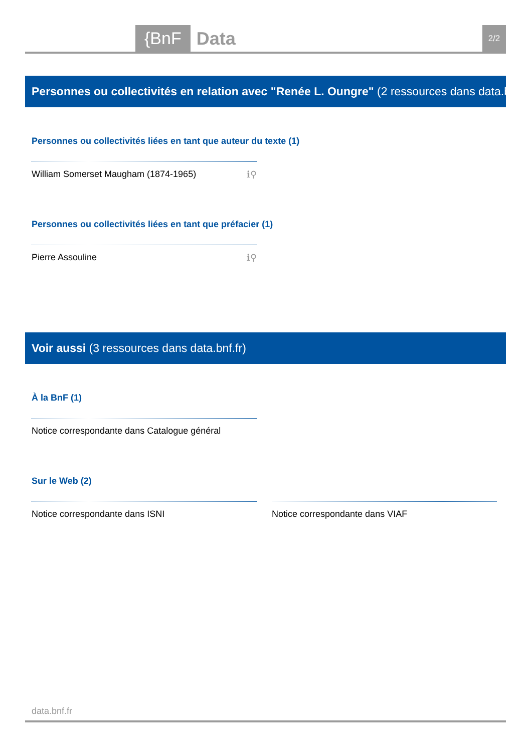{BnF Data 2/2
Personnes ou collectivités en relation avec "Renée L. Oungre" (2 ressources dans data.bnf.fr)
Personnes ou collectivités liées en tant que auteur du texte (1)
William Somerset Maugham (1874-1965) ℹ⚲
Personnes ou collectivités liées en tant que préfacier (1)
Pierre Assouline ℹ⚲
Voir aussi (3 ressources dans data.bnf.fr)
À la BnF (1)
Notice correspondante dans Catalogue général
Sur le Web (2)
Notice correspondante dans ISNI Notice correspondante dans VIAF
data.bnf.fr